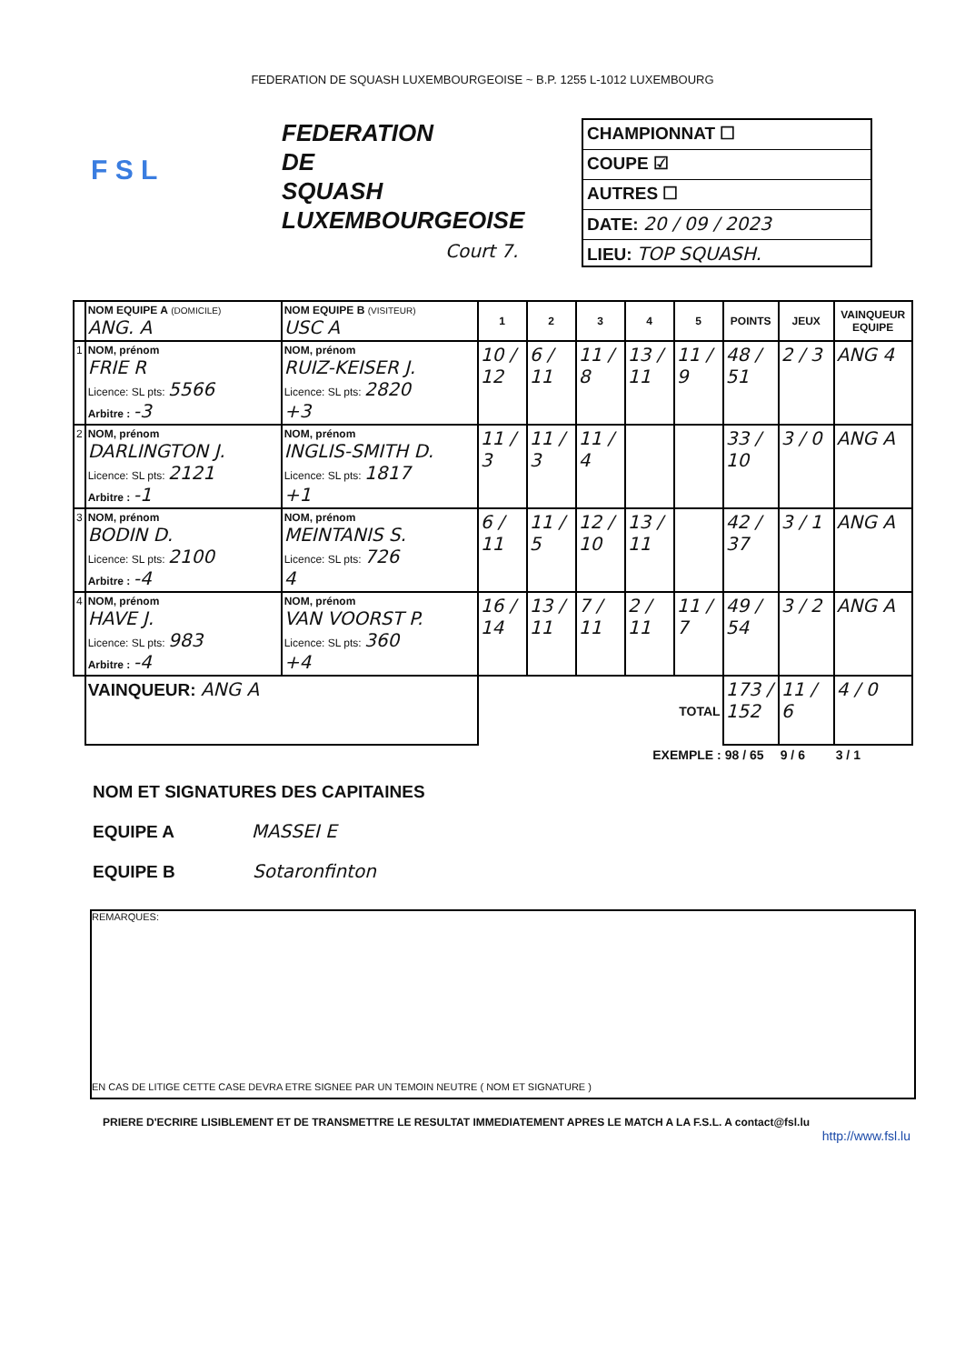FEDERATION DE SQUASH LUXEMBOURGEOISE ~ B.P. 1255 L-1012 LUXEMBOURG
F S L
FEDERATION
DE
SQUASH
LUXEMBOURGEOISE
Court 7.
CHAMPIONNAT ☐
COUPE ☑
AUTRES ☐
DATE: 20 / 09 / 2023
LIEU: TOP SQUASH.
| | NOM EQUIPE A (DOMICILE) ANG. A | NOM EQUIPE B (VISITEUR) USC A | 1 | 2 | 3 | 4 | 5 | POINTS | JEUX | VAINQUEUR EQUIPE |
| 1 | NOM, prénom FRIE R Licence: SL pts: 5566 Arbitre : -3 | NOM, prénom RUIZ-KEISER J. Licence: SL pts: 2820 +3 | 10 / 12 | 6 / 11 | 11 / 8 | 13 / 11 | 11 / 9 | 48 / 51 | 2 / 3 | ANG 4 |
| 2 | NOM, prénom DARLINGTON J. Licence: SL pts: 2121 Arbitre : -1 | NOM, prénom INGLIS-SMITH D. Licence: SL pts: 1817 +1 | 11 / 3 | 11 / 3 | 11 / 4 | | | 33 / 10 | 3 / 0 | ANG A |
| 3 | NOM, prénom BODIN D. Licence: SL pts: 2100 Arbitre : -4 | NOM, prénom MEINTANIS S. Licence: SL pts: 726 4 | 6 / 11 | 11 / 5 | 12 / 10 | 13 / 11 | | 42 / 37 | 3 / 1 | ANG A |
| 4 | NOM, prénom HAVE J. Licence: SL pts: 983 Arbitre : -4 | NOM, prénom VAN VOORST P. Licence: SL pts: 360 +4 | 16 / 14 | 13 / 11 | 7 / 11 | 2 / 11 | 11 / 7 | 49 / 54 | 3 / 2 | ANG A |
| | VAINQUEUR: ANG A | | TOTAL | | | | | 173 / 152 | 11 / 6 | 4 / 0 |
| EXEMPLE : | | | | | | | | 98 / 65 | 9 / 6 | 3 / 1 |
NOM ET SIGNATURES DES CAPITAINES
EQUIPE A MASSEI E
EQUIPE B Sotaronfinton
REMARQUES:
EN CAS DE LITIGE CETTE CASE DEVRA ETRE SIGNEE PAR UN TEMOIN NEUTRE ( NOM ET SIGNATURE )
PRIERE D'ECRIRE LISIBLEMENT ET DE TRANSMETTRE LE RESULTAT IMMEDIATEMENT APRES LE MATCH A LA F.S.L. A contact@fsl.lu
http://www.fsl.lu